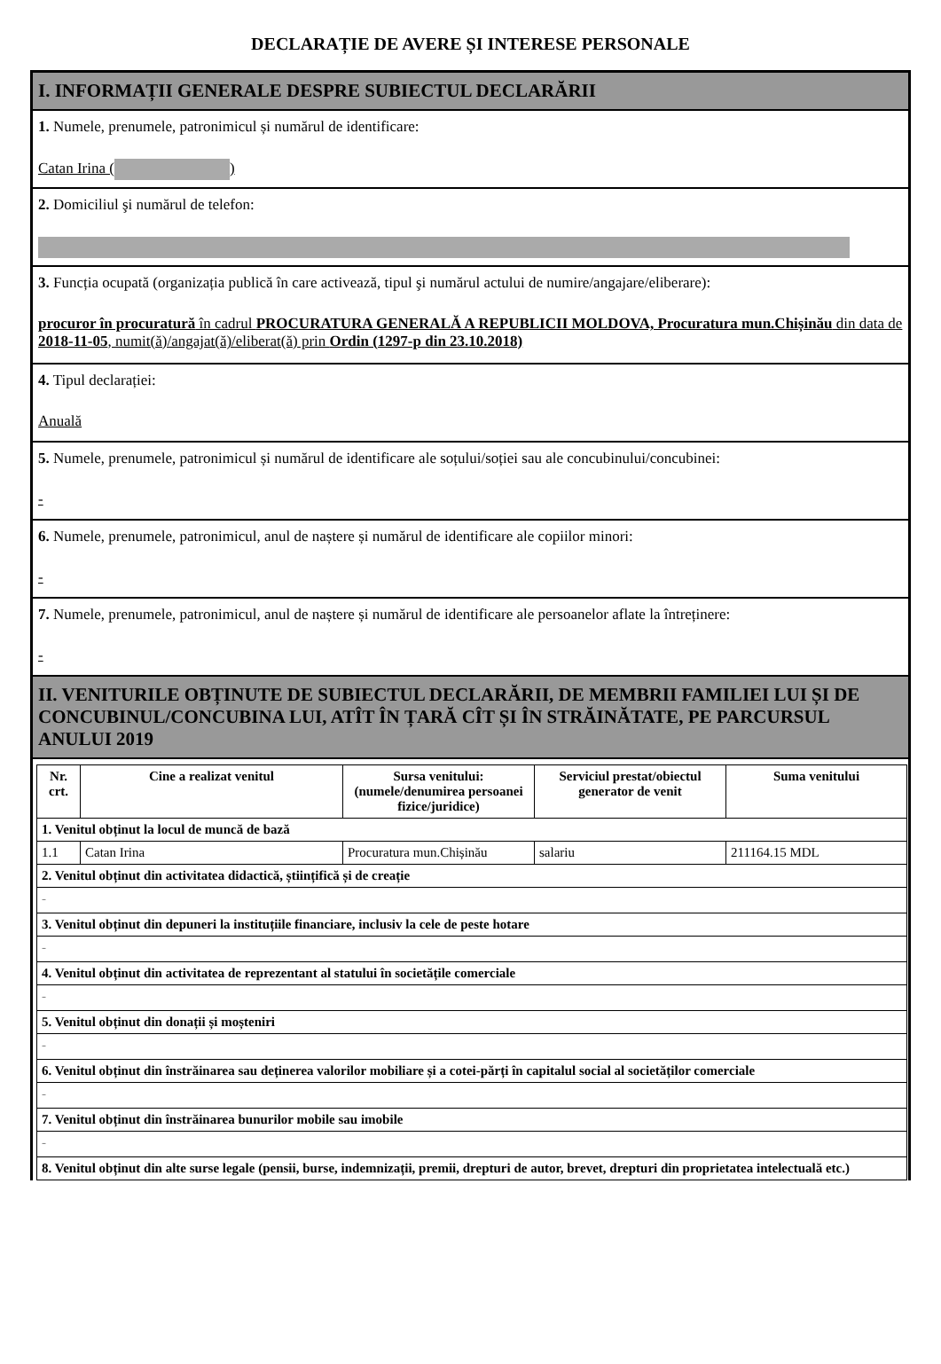DECLARAȚIE DE AVERE ȘI INTERESE PERSONALE
I. INFORMAȚII GENERALE DESPRE SUBIECTUL DECLARĂRII
1. Numele, prenumele, patronimicul și numărul de identificare:
Catan Irina ( )
2. Domiciliul şi numărul de telefon:
3. Funcția ocupată (organizația publică în care activează, tipul şi numărul actului de numire/angajare/eliberare):
procuror în procuratură în cadrul PROCURATURA GENERALĂ A REPUBLICII MOLDOVA, Procuratura mun.Chișinău din data de 2018-11-05, numit(ă)/angajat(ă)/eliberat(ă) prin Ordin (1297-p din 23.10.2018)
4. Tipul declarației:
Anuală
5. Numele, prenumele, patronimicul și numărul de identificare ale soțului/soției sau ale concubinului/concubinei:
-
6. Numele, prenumele, patronimicul, anul de naștere și numărul de identificare ale copiilor minori:
-
7. Numele, prenumele, patronimicul, anul de naștere și numărul de identificare ale persoanelor aflate la întreținere:
-
II. VENITURILE OBȚINUTE DE SUBIECTUL DECLARĂRII, DE MEMBRII FAMILIEI LUI ȘI DE CONCUBINUL/CONCUBINA LUI, ATÎT ÎN ȚARĂ CÎT ȘI ÎN STRĂINĂTATE, PE PARCURSUL ANULUI 2019
| Nr. crt. | Cine a realizat venitul | Sursa venitului: (numele/denumirea persoanei fizice/juridice) | Serviciul prestat/obiectul generator de venit | Suma venitului |
| --- | --- | --- | --- | --- |
| 1. Venitul obținut la locul de muncă de bază | | | | |
| 1.1 | Catan Irina | Procuratura mun.Chișinău | salariu | 211164.15 MDL |
| 2. Venitul obținut din activitatea didactică, științifică și de creație | | | | |
| - | | | | |
| 3. Venitul obținut din depuneri la instituțiile financiare, inclusiv la cele de peste hotare | | | | |
| - | | | | |
| 4. Venitul obținut din activitatea de reprezentant al statului în societățile comerciale | | | | |
| - | | | | |
| 5. Venitul obținut din donații și moșteniri | | | | |
| - | | | | |
| 6. Venitul obținut din înstrăinarea sau deținerea valorilor mobiliare și a cotei-părți în capitalul social al societăților comerciale | | | | |
| - | | | | |
| 7. Venitul obținut din înstrăinarea bunurilor mobile sau imobile | | | | |
| - | | | | |
| 8. Venitul obținut din alte surse legale (pensii, burse, indemnizații, premii, drepturi de autor, brevet, drepturi din proprietatea intelectuală etc.) | | | | |